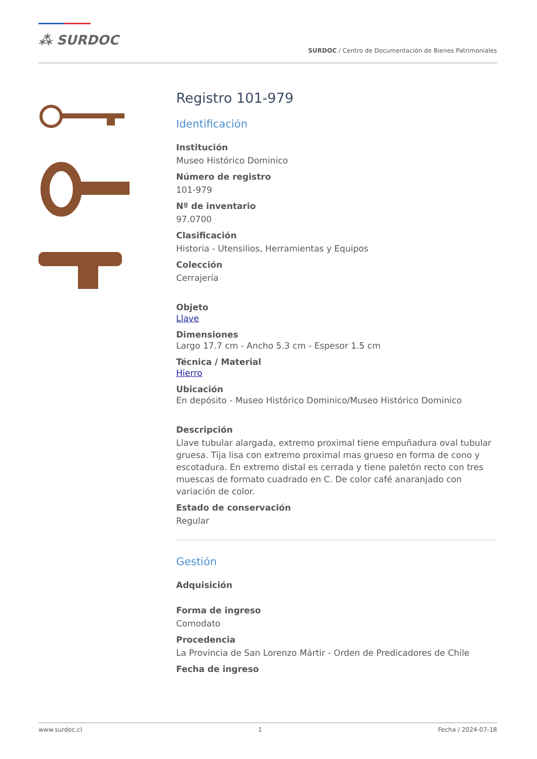⁂ SURDOC
SURDOC / Centro de Documentación de Bienes Patrimoniales
Registro 101-979
Identificación
Institución
Museo Histórico Dominico
Número de registro
101-979
Nº de inventario
97.0700
Clasificación
Historia - Utensilios, Herramientas y Equipos
Colección
Cerrajería
Objeto
Llave
Dimensiones
Largo 17.7 cm - Ancho 5.3 cm - Espesor 1.5 cm
Técnica / Material
Hierro
Ubicación
En depósito - Museo Histórico Dominico/Museo Histórico Dominico
Descripción
Llave tubular alargada, extremo proximal tiene empuñadura oval tubular gruesa. Tija lisa con extremo proximal mas grueso en forma de cono y escotadura. En extremo distal es cerrada y tiene paletón recto con tres muescas de formato cuadrado en C. De color café anaranjado con variación de color.
Estado de conservación
Regular
Gestión
Adquisición
Forma de ingreso
Comodato
Procedencia
La Provincia de San Lorenzo Mártir - Orden de Predicadores de Chile
Fecha de ingreso
www.surdoc.cl 1 Fecha / 2024-07-18